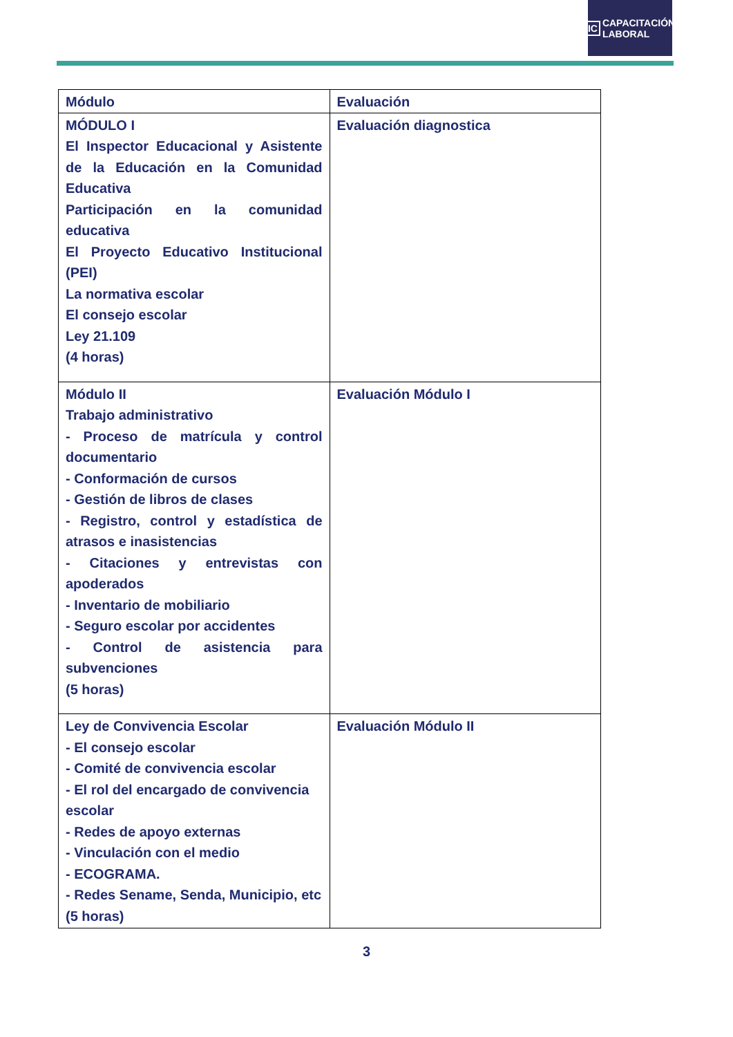IC
CAPACITACIÓN
LABORAL
| Módulo | Evaluación |
| --- | --- |
| MÓDULO I El Inspector Educacional y Asistente de la Educación en la Comunidad Educativa Participación en la comunidad educativa El Proyecto Educativo Institucional (PEI) La normativa escolar El consejo escolar Ley 21.109 (4 horas) | Evaluación diagnostica |
| Módulo II Trabajo administrativo - Proceso de matrícula y control documentario - Conformación de cursos - Gestión de libros de clases - Registro, control y estadística de atrasos e inasistencias - Citaciones y entrevistas con apoderados - Inventario de mobiliario - Seguro escolar por accidentes - Control de asistencia para subvenciones (5 horas) | Evaluación Módulo I |
| Ley de Convivencia Escolar - El consejo escolar - Comité de convivencia escolar - El rol del encargado de convivencia escolar - Redes de apoyo externas - Vinculación con el medio - ECOGRAMA. - Redes Sename, Senda, Municipio, etc (5 horas) | Evaluación Módulo II |
3